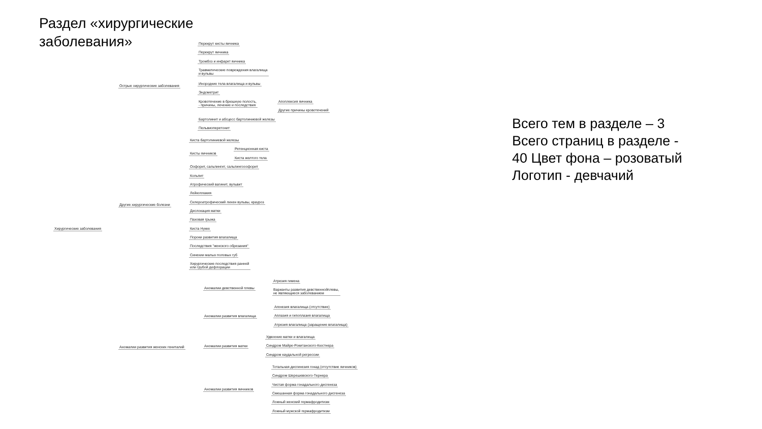Раздел «хирургические заболевания»
Хирургические заболевания
Острые хирургические заболевания
Перекрут кисты яичника
Перекрут яичника
Тромбоз и инфаркт яичника
Травматические повреждения влагалища
и вульвы
Инородние тела влагалища и вульвы
Эндометрит
Кровотечение в брюшную полость,
- причины, лечение и последствия
Апоплексия яичника
Другие причины кровотечений
Бартолинит и абсцесс бартолиниевой железы
Пельвиоперетонит
Другие хирургические болезни
Киста бартолиниевой железы
Кисты яичников
Ретенционная киста
Киста желтого тела
Оофорит, сальпингит, сальпингооофорит
Кольпит
Атрофический вагинит, вульвит
Лейкоплакия
Склероатрофический лихен вульвы, крауроз
Дислокация матки
Паховая грыжа
Киста Нукке
Пороки развития влагалища
Последствия "женского обрезания"
Синехии малых половых губ
Хирургические последствия ранней
или грубой дефлорации
Аномалии развития женских гениталий
Аномалии девственной плевы
Атрезия гимена
Варианты развития девственнойплевы,
не являющиеся заболеванием
Аномалии развития влагалища
Агенезия влагалища (отсутствие)
Аплазия и гипоплазия влагалища
Атрезия влагалища (заращение влагалища)
Аномалии развития матки
Удвоение матки и влагалища
Синдром Майре-Рокитанского-Кюстнера
Синдром каудальной регрессии
Аномалии развития яичников
Тотальная дисгинезия гонад (отсутствие яичников)
Синдром Шерешевского-Тернера
Чистая форма гонадального дисгенеза
Смешанная форма гонадального дисгенеза
Ложный женский гермафродитизм
Ложный мужской гермафродитизм
Всего тем в разделе – 3
Всего страниц в разделе - 40 Цвет фона – розоватый
Логотип - девчачий